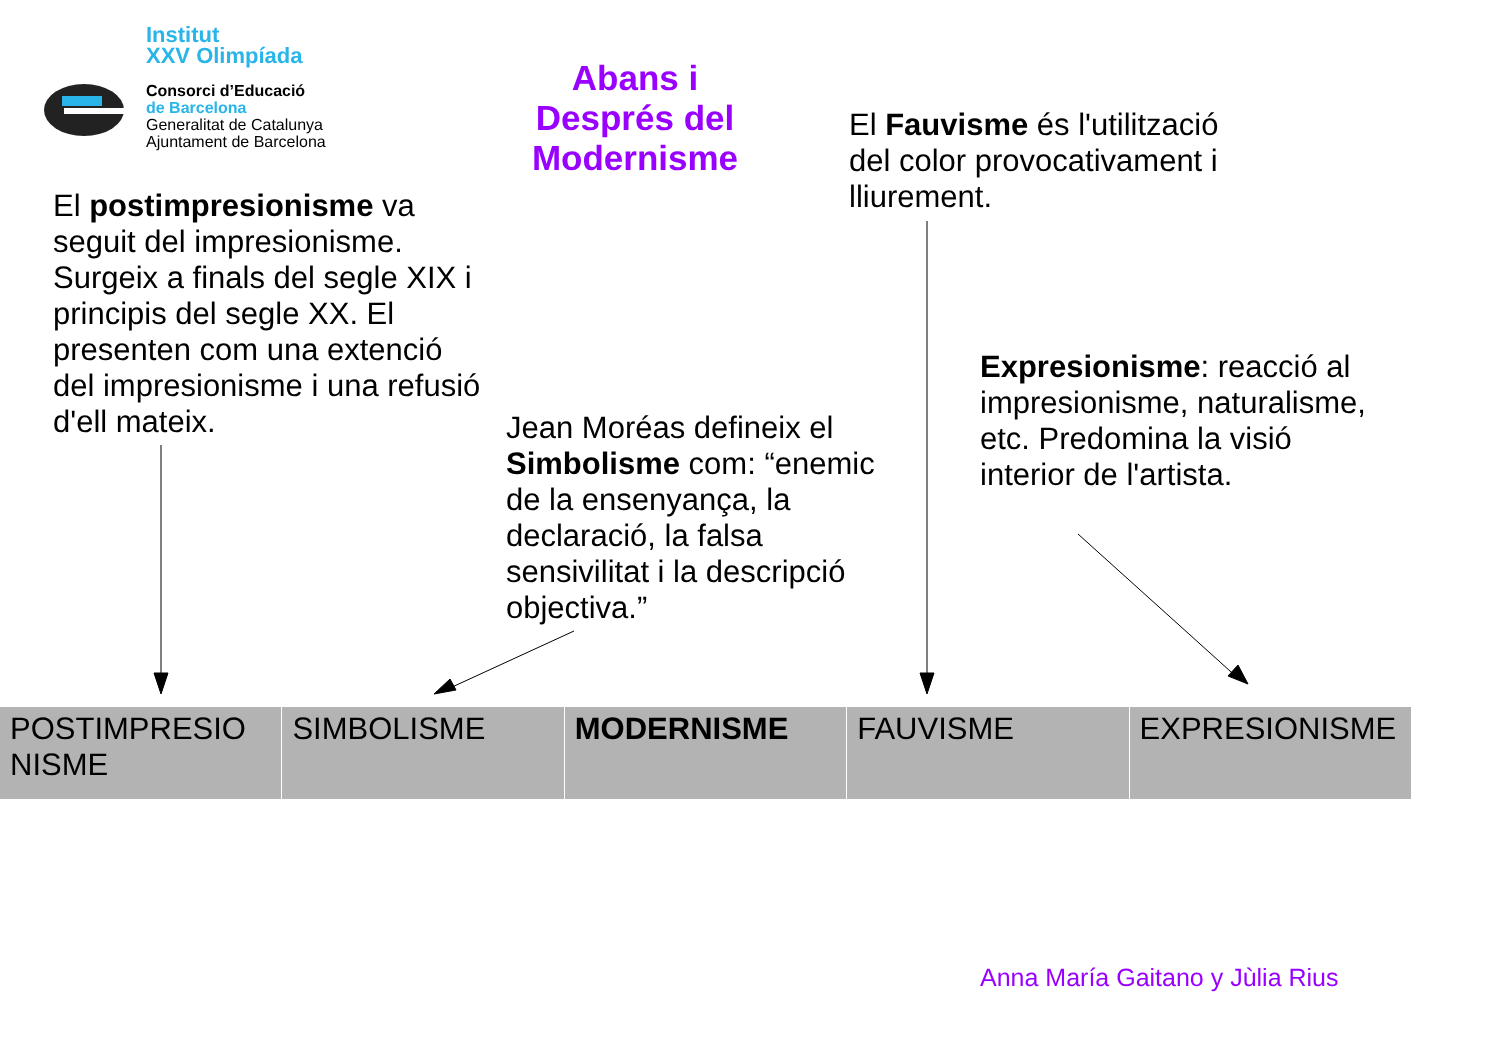Institut
XXV Olimpíada
Consorci d’Educació
de Barcelona
Generalitat de Catalunya
Ajuntament de Barcelona
Abans i Després del Modernisme
El postimpresionisme va seguit del impresionisme. Surgeix a finals del segle XIX i principis del segle XX. El presenten com una extenció del impresionisme i una refusió d'ell mateix.
El Fauvisme és l'utilització del color provocativament i lliurement.
Jean Moréas defineix el Simbolisme com: “enemic de la ensenyança, la declaració, la falsa sensivilitat i la descripció objectiva.”
Expresionisme: reacció al impresionisme, naturalisme, etc. Predomina la visió interior de l'artista.
| POSTIMPRESIO NISME | SIMBOLISME | MODERNISME | FAUVISME | EXPRESIONISME |
Anna María Gaitano y Jùlia Rius